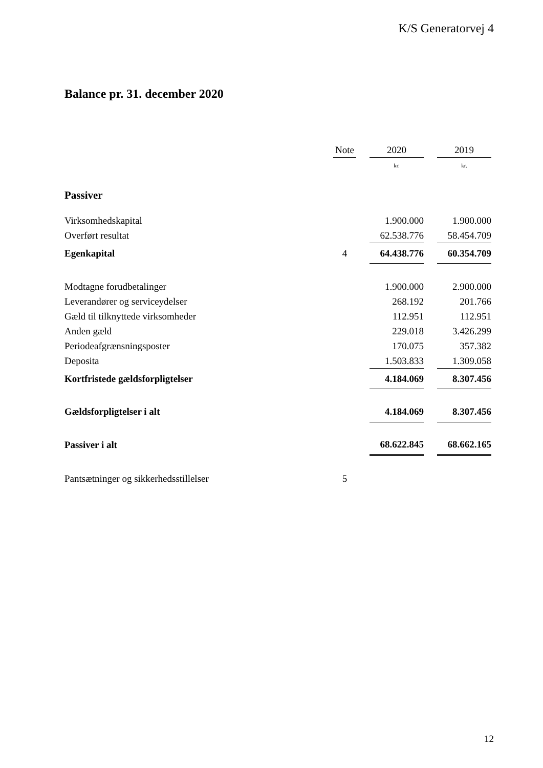K/S Generatorvej 4
Balance pr. 31. december 2020
| | Note | | 2020 | | 2019 |
| --- | --- | --- | --- | --- | --- |
| | | | kr. | | kr. |
| Passiver | | | | | |
| Virksomhedskapital | | | 1.900.000 | | 1.900.000 |
| Overført resultat | | | 62.538.776 | | 58.454.709 |
| Egenkapital | 4 | | 64.438.776 | | 60.354.709 |
| Modtagne forudbetalinger | | | 1.900.000 | | 2.900.000 |
| Leverandører og serviceydelser | | | 268.192 | | 201.766 |
| Gæld til tilknyttede virksomheder | | | 112.951 | | 112.951 |
| Anden gæld | | | 229.018 | | 3.426.299 |
| Periodeafgrænsningsposter | | | 170.075 | | 357.382 |
| Deposita | | | 1.503.833 | | 1.309.058 |
| Kortfristede gældsforpligtelser | | | 4.184.069 | | 8.307.456 |
| Gældsforpligtelser i alt | | | 4.184.069 | | 8.307.456 |
| Passiver i alt | | | 68.622.845 | | 68.662.165 |
| Pantsætninger og sikkerhedsstillelser | 5 | | | | |
12